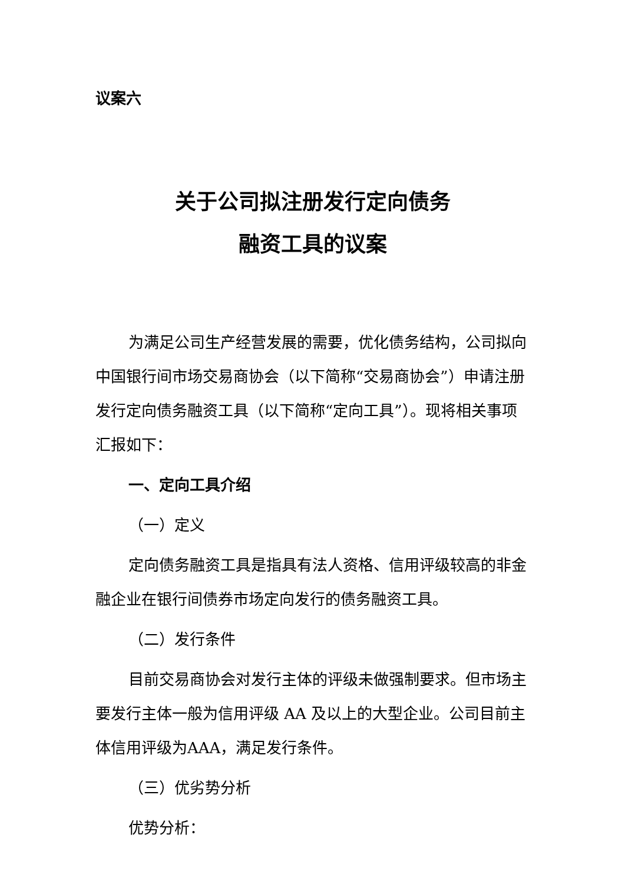议案六
关于公司拟注册发行定向债务
融资工具的议案
为满足公司生产经营发展的需要，优化债务结构，公司拟向中国银行间市场交易商协会（以下简称“交易商协会”）申请注册发行定向债务融资工具（以下简称“定向工具”）。现将相关事项汇报如下：
一、定向工具介绍
（一）定义
定向债务融资工具是指具有法人资格、信用评级较高的非金融企业在银行间债券市场定向发行的债务融资工具。
（二）发行条件
目前交易商协会对发行主体的评级未做强制要求。但市场主要发行主体一般为信用评级 AA 及以上的大型企业。公司目前主体信用评级为AAA，满足发行条件。
（三）优劣势分析
优势分析：